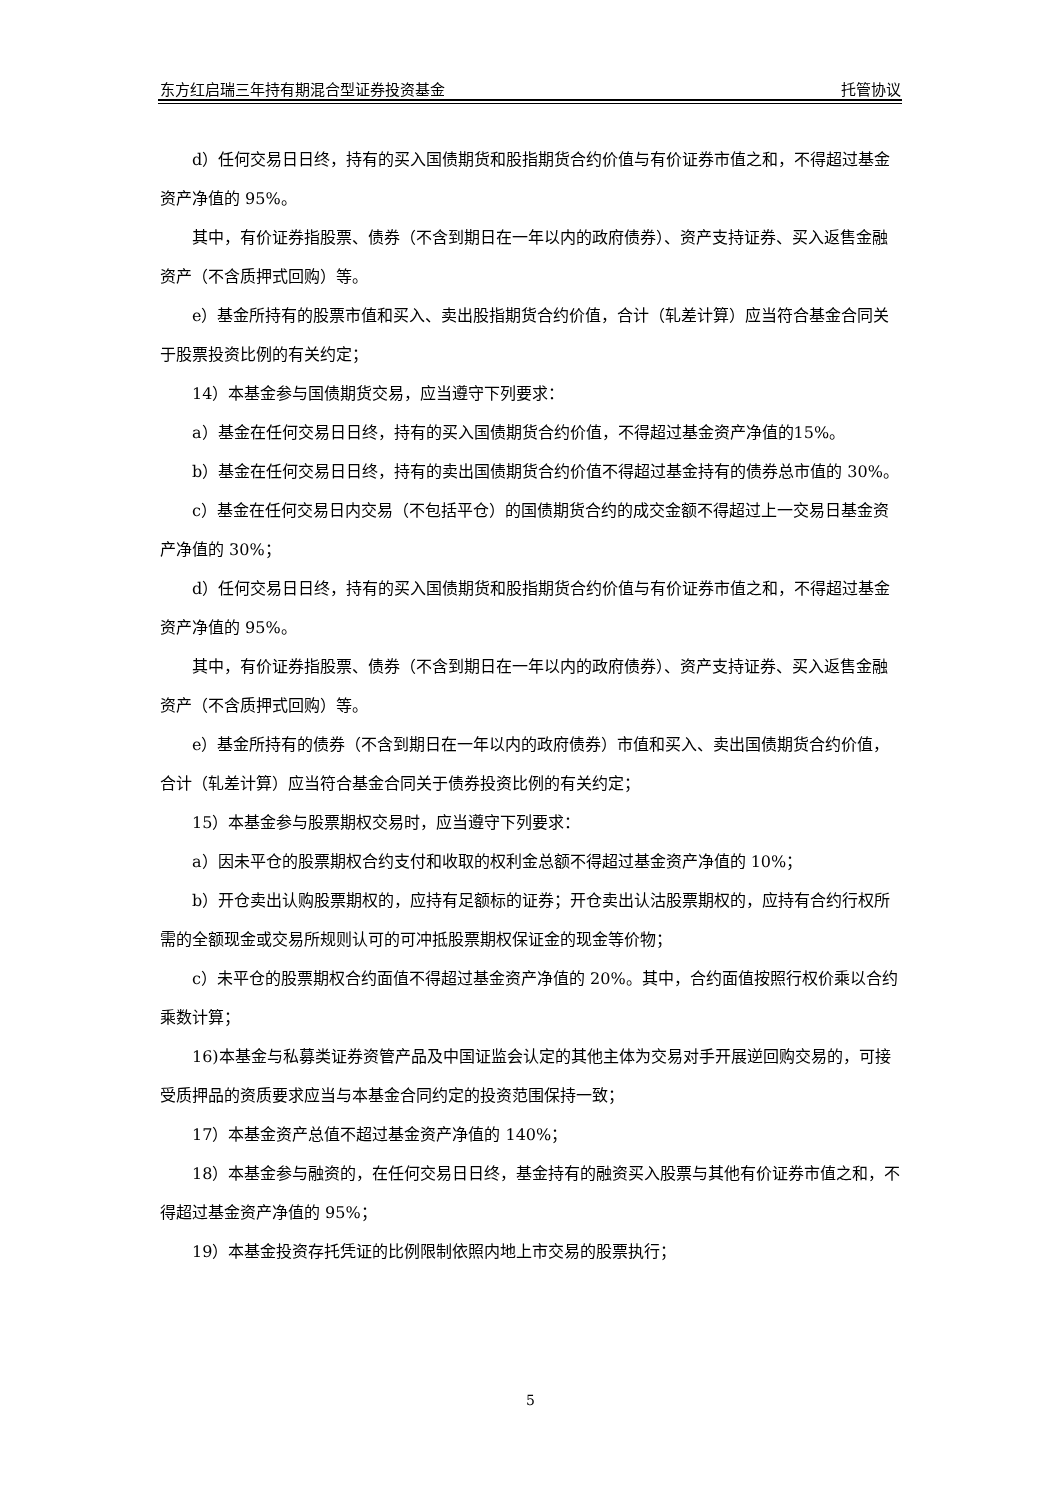东方红启瑞三年持有期混合型证券投资基金 托管协议
d）任何交易日日终，持有的买入国债期货和股指期货合约价值与有价证券市值之和，不得超过基金资产净值的 95%。
其中，有价证券指股票、债券（不含到期日在一年以内的政府债券）、资产支持证券、买入返售金融资产（不含质押式回购）等。
e）基金所持有的股票市值和买入、卖出股指期货合约价值，合计（轧差计算）应当符合基金合同关于股票投资比例的有关约定；
14）本基金参与国债期货交易，应当遵守下列要求：
a）基金在任何交易日日终，持有的买入国债期货合约价值，不得超过基金资产净值的15%。
b）基金在任何交易日日终，持有的卖出国债期货合约价值不得超过基金持有的债券总市值的 30%。
c）基金在任何交易日内交易（不包括平仓）的国债期货合约的成交金额不得超过上一交易日基金资产净值的 30%；
d）任何交易日日终，持有的买入国债期货和股指期货合约价值与有价证券市值之和，不得超过基金资产净值的 95%。
其中，有价证券指股票、债券（不含到期日在一年以内的政府债券）、资产支持证券、买入返售金融资产（不含质押式回购）等。
e）基金所持有的债券（不含到期日在一年以内的政府债券）市值和买入、卖出国债期货合约价值，合计（轧差计算）应当符合基金合同关于债券投资比例的有关约定；
15）本基金参与股票期权交易时，应当遵守下列要求：
a）因未平仓的股票期权合约支付和收取的权利金总额不得超过基金资产净值的 10%；
b）开仓卖出认购股票期权的，应持有足额标的证券；开仓卖出认沽股票期权的，应持有合约行权所需的全额现金或交易所规则认可的可冲抵股票期权保证金的现金等价物；
c）未平仓的股票期权合约面值不得超过基金资产净值的 20%。其中，合约面值按照行权价乘以合约乘数计算；
16)本基金与私募类证券资管产品及中国证监会认定的其他主体为交易对手开展逆回购交易的，可接受质押品的资质要求应当与本基金合同约定的投资范围保持一致；
17）本基金资产总值不超过基金资产净值的 140%；
18）本基金参与融资的，在任何交易日日终，基金持有的融资买入股票与其他有价证券市值之和，不得超过基金资产净值的 95%；
19）本基金投资存托凭证的比例限制依照内地上市交易的股票执行；
5